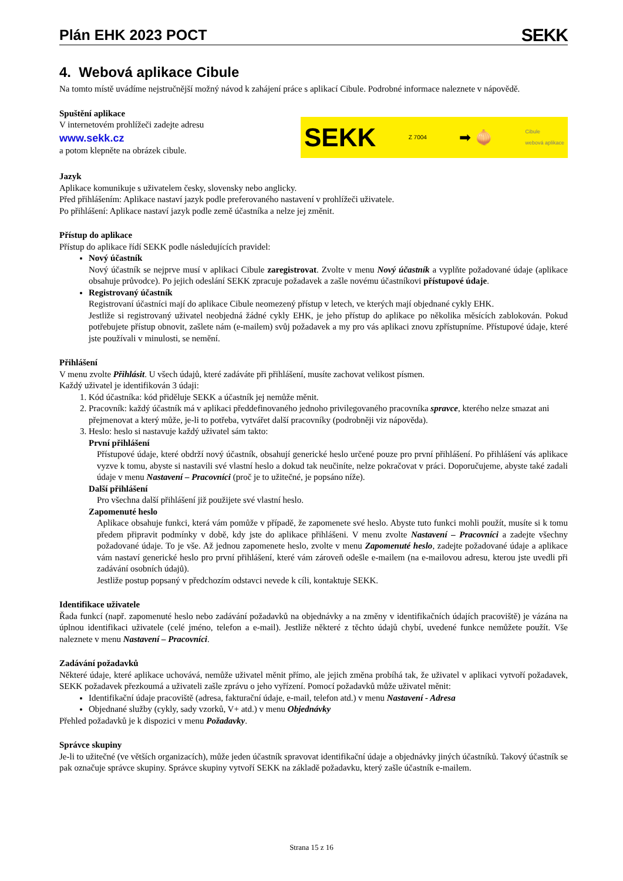Plán EHK 2023 POCT
SEKK
4. Webová aplikace Cibule
Na tomto místě uvádíme nejstručnější možný návod k zahájení práce s aplikací Cibule. Podrobné informace naleznete v nápovědě.
Spuštění aplikace
V internetovém prohlížeči zadejte adresu
www.sekk.cz
a potom klepněte na obrázek cibule.
SEKK Z 7004 ➡ 🧅 Cibule
webová aplikace
Jazyk
Aplikace komunikuje s uživatelem česky, slovensky nebo anglicky.
Před přihlášením: Aplikace nastaví jazyk podle preferovaného nastavení v prohlížeči uživatele.
Po přihlášení: Aplikace nastaví jazyk podle země účastníka a nelze jej změnit.
Přístup do aplikace
Přístup do aplikace řídí SEKK podle následujících pravidel:
Nový účastník
Nový účastník se nejprve musí v aplikaci Cibule zaregistrovat. Zvolte v menu Nový účastník a vyplňte požadované údaje (aplikace obsahuje průvodce). Po jejich odeslání SEKK zpracuje požadavek a zašle novému účastníkovi přístupové údaje.
Registrovaný účastník
Registrovaní účastníci mají do aplikace Cibule neomezený přístup v letech, ve kterých mají objednané cykly EHK.
Jestliže si registrovaný uživatel neobjedná žádné cykly EHK, je jeho přístup do aplikace po několika měsících zablokován. Pokud potřebujete přístup obnovit, zašlete nám (e-mailem) svůj požadavek a my pro vás aplikaci znovu zpřístupníme. Přístupové údaje, které jste používali v minulosti, se nemění.
Přihlášení
V menu zvolte Přihlásit. U všech údajů, které zadáváte při přihlášení, musíte zachovat velikost písmen.
Každý uživatel je identifikován 3 údaji:
1. Kód účastníka: kód přiděluje SEKK a účastník jej nemůže měnit.
2. Pracovník: každý účastník má v aplikaci předdefinovaného jednoho privilegovaného pracovníka spravce, kterého nelze smazat ani přejmenovat a který může, je-li to potřeba, vytvářet další pracovníky (podrobněji viz nápověda).
3. Heslo: heslo si nastavuje každý uživatel sám takto:
První přihlášení
Přístupové údaje, které obdrží nový účastník, obsahují generické heslo určené pouze pro první přihlášení. Po přihlášení vás aplikace vyzve k tomu, abyste si nastavili své vlastní heslo a dokud tak neučiníte, nelze pokračovat v práci. Doporučujeme, abyste také zadali údaje v menu Nastavení – Pracovníci (proč je to užitečné, je popsáno níže).
Další přihlášení
Pro všechna další přihlášení již použijete své vlastní heslo.
Zapomenuté heslo
Aplikace obsahuje funkci, která vám pomůže v případě, že zapomenete své heslo. Abyste tuto funkci mohli použít, musíte si k tomu předem připravit podmínky v době, kdy jste do aplikace přihlášeni. V menu zvolte Nastavení – Pracovníci a zadejte všechny požadované údaje. To je vše. Až jednou zapomenete heslo, zvolte v menu Zapomenuté heslo, zadejte požadované údaje a aplikace vám nastaví generické heslo pro první přihlášení, které vám zároveň odešle e-mailem (na e-mailovou adresu, kterou jste uvedli při zadávání osobních údajů).
Jestliže postup popsaný v předchozím odstavci nevede k cíli, kontaktuje SEKK.
Identifikace uživatele
Řada funkcí (např. zapomenuté heslo nebo zadávání požadavků na objednávky a na změny v identifikačních údajích pracoviště) je vázána na úplnou identifikaci uživatele (celé jméno, telefon a e-mail). Jestliže některé z těchto údajů chybí, uvedené funkce nemůžete použít. Vše naleznete v menu Nastavení – Pracovníci.
Zadávání požadavků
Některé údaje, které aplikace uchovává, nemůže uživatel měnit přímo, ale jejich změna probíhá tak, že uživatel v aplikaci vytvoří požadavek, SEKK požadavek přezkoumá a uživateli zašle zprávu o jeho vyřízení. Pomocí požadavků může uživatel měnit:
Identifikační údaje pracoviště (adresa, fakturační údaje, e-mail, telefon atd.) v menu Nastavení - Adresa
Objednané služby (cykly, sady vzorků, V+ atd.) v menu Objednávky
Přehled požadavků je k dispozici v menu Požadavky.
Správce skupiny
Je-li to užitečné (ve větších organizacích), může jeden účastník spravovat identifikační údaje a objednávky jiných účastníků. Takový účastník se pak označuje správce skupiny. Správce skupiny vytvoří SEKK na základě požadavku, který zašle účastník e-mailem.
Strana 15 z 16